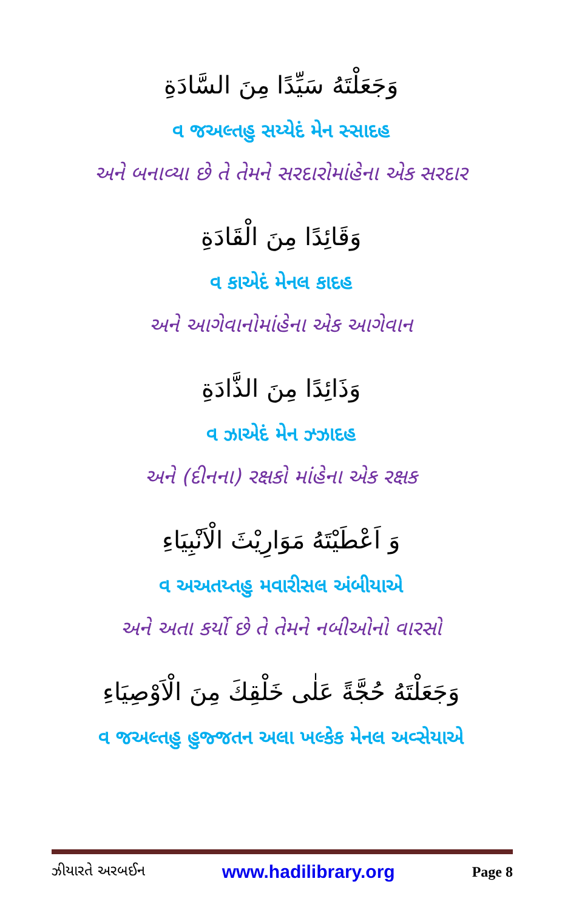وَجَعَلْتَهُ سَيِّدًا مِنَ السَّادَةِ
વ જઅલ્તહુ સય્યેદં મેન સ્સાદહ
અને બનાવ્યા છે તે તેમને સરદારોમાંહેના એક સરદાર
وَقَائِدًا مِنَ الْقَادَةِ
વ કાએદં મેનલ કાદહ
અને આગેવાનોમાંહેના એક આગેવાન
وَذَائِدًا مِنَ الذَّادَةِ
વ ઝાએદં મેન ઝ્ઝાદહ
અને (દીનના) રક્ષકો માંહેના એક રક્ષક
وَ اَعْطَيْتَهُ مَوَارِيْثَ الْاَنْبِيَاءِ
વ અઅતય્તહુ મવારીસલ અંબીયાએ
અને અતા કર્યો છે તે તેમને નબીઓનો વારસો
وَجَعَلْتَهُ حُجَّةً عَلٰى خَلْقِكَ مِنَ الْاَوْصِيَاءِ
વ જઅલ્તહુ હુજ્જતન અલા ખલ્કેક મેનલ અવ્સેયાએ
ઝીયારતે અરબઈન www.hadilibrary.org Page 8